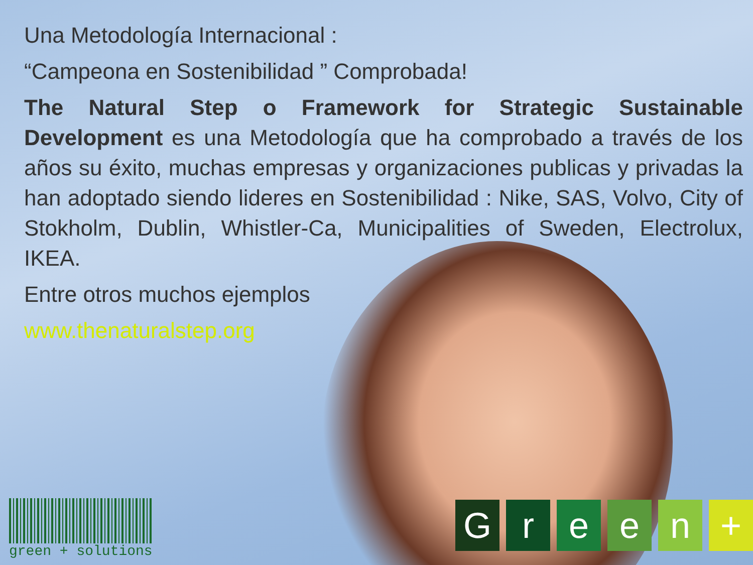Una Metodología Internacional :
“Campeona en Sostenibilidad ” Comprobada!
The Natural Step o Framework for Strategic Sustainable Development es una Metodología que ha comprobado a través de los años su éxito, muchas empresas y organizaciones publicas y privadas la han adoptado siendo lideres en Sostenibilidad : Nike, SAS, Volvo, City of Stokholm, Dublin, Whistler-Ca, Municipalities of Sweden, Electrolux, IKEA.
Entre otros muchos ejemplos
www.thenaturalstep.org
green + solutions
G r e e n +